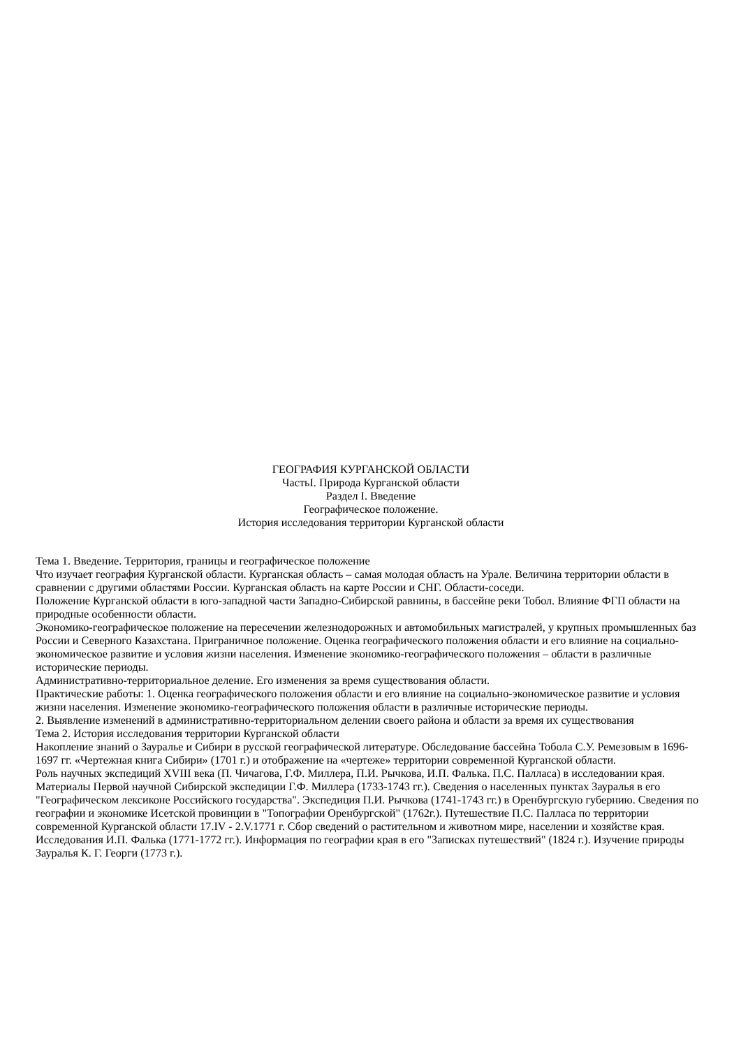ГЕОГРАФИЯ КУРГАНСКОЙ ОБЛАСТИ
ЧастьI. Природа Курганской области
Раздел I. Введение
Географическое положение.
История исследования территории Курганской области
Тема 1. Введение. Территория, границы и географическое положение
Что изучает география Курганской области. Курганская область – самая молодая область на Урале. Величина территории области в сравнении с другими областями России. Курганская область на карте России и СНГ. Области-соседи.
Положение Курганской области в юго-западной части Западно-Сибирской равнины, в бассейне реки Тобол. Влияние ФГП области на природные особенности области.
Экономико-географическое положение на пересечении железнодорожных и автомобильных магистралей, у крупных промышленных баз России и Северного Казахстана. Приграничное положение. Оценка географического положения области и его влияние на социально-экономическое развитие и условия жизни населения. Изменение экономико-географического положения – области в различные исторические периоды.
Административно-территориальное деление. Его изменения за время существования области.
Практические работы: 1. Оценка географического положения области и его влияние на социально-экономическое развитие и условия жизни населения. Изменение экономико-географического положения области в различные исторические периоды.
2. Выявление изменений в административно-территориальном делении своего района и области за время их существования
Тема 2. История исследования территории Курганской области
Накопление знаний о Зауралье и Сибири в русской географической литературе. Обследование бассейна Тобола С.У. Ремезовым в 1696-1697 гг. «Чертежная книга Сибири» (1701 г.) и отображение на «чертеже» территории современной Курганской области.
Роль научных экспедиций XVIII века (П. Чичагова, Г.Ф. Миллера, П.И. Рычкова, И.П. Фалька. П.С. Палласа) в исследовании края. Материалы Первой научной Сибирской экспедиции Г.Ф. Миллера (1733-1743 гг.). Сведения о населенных пунктах Зауралья в его "Географическом лексиконе Российского государства". Экспедиция П.И. Рычкова (1741-1743 гг.) в Оренбургскую губернию. Сведения по географии и экономике Исетской провинции в "Топографии Оренбургской" (1762г.). Путешествие П.С. Палласа по территории современной Курганской области 17.IV - 2.V.1771 г. Сбор сведений о растительном и животном мире, населении и хозяйстве края. Исследования И.П. Фалька (1771-1772 гг.). Информация по географии края в его "Записках путешествий" (1824 г.). Изучение природы Зауралья К. Г. Георги (1773 г.).